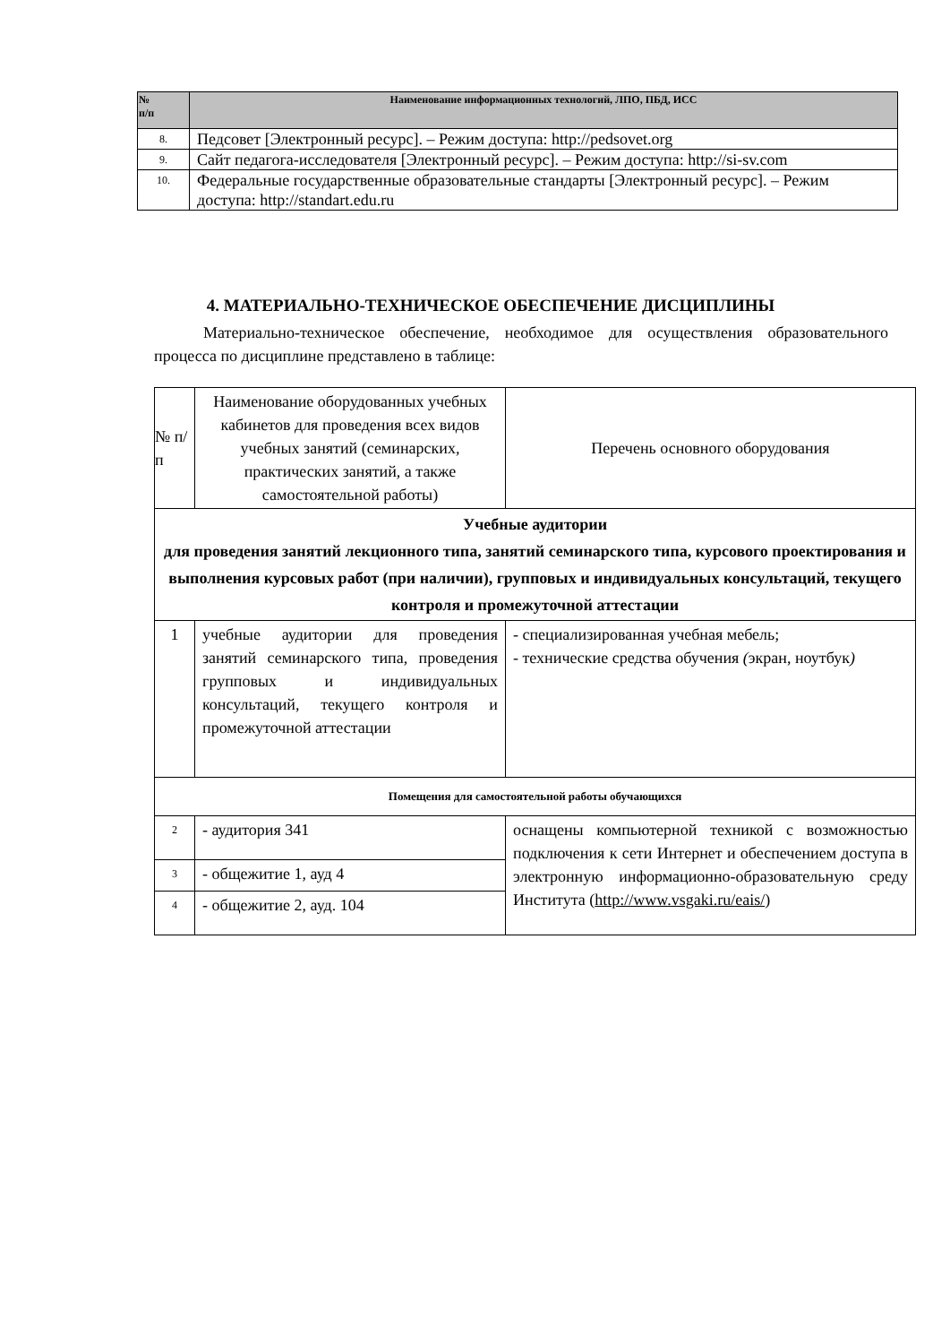| № п/п | Наименование информационных технологий, ЛПО, ПБД, ИСС |
| --- | --- |
| 8. | Педсовет [Электронный ресурс]. – Режим доступа: http://pedsovet.org |
| 9. | Сайт педагога-исследователя [Электронный ресурс]. – Режим доступа: http://si-sv.com |
| 10. | Федеральные государственные образовательные стандарты [Электронный ресурс]. – Режим доступа: http://standart.edu.ru |
4. МАТЕРИАЛЬНО-ТЕХНИЧЕСКОЕ ОБЕСПЕЧЕНИЕ ДИСЦИПЛИНЫ
Материально-техническое обеспечение, необходимое для осуществления образовательного процесса по дисциплине представлено в таблице:
| № п/п | Наименование оборудованных учебных кабинетов для проведения всех видов учебных занятий (семинарских, практических занятий, а также самостоятельной работы) | Перечень основного оборудования |
| Учебные аудитории для проведения занятий лекционного типа, занятий семинарского типа, курсового проектирования и выполнения курсовых работ (при наличии), групповых и индивидуальных консультаций, текущего контроля и промежуточной аттестации | | |
| 1 | учебные аудитории для проведения занятий семинарского типа, проведения групповых и индивидуальных консультаций, текущего контроля и промежуточной аттестации | - специализированная учебная мебель; - технические средства обучения ( экран, ноутбук ) |
| Помещения для самостоятельной работы обучающихся | | |
| 2 | - аудитория 341 | оснащены компьютерной техникой с возможностью подключения к сети Интернет и обеспечением доступа в электронную информационно-образовательную среду Института ( http://www.vsgaki.ru/eais/ ) |
| 3 | - общежитие 1, ауд 4 | |
| 4 | - общежитие 2, ауд. 104 | |